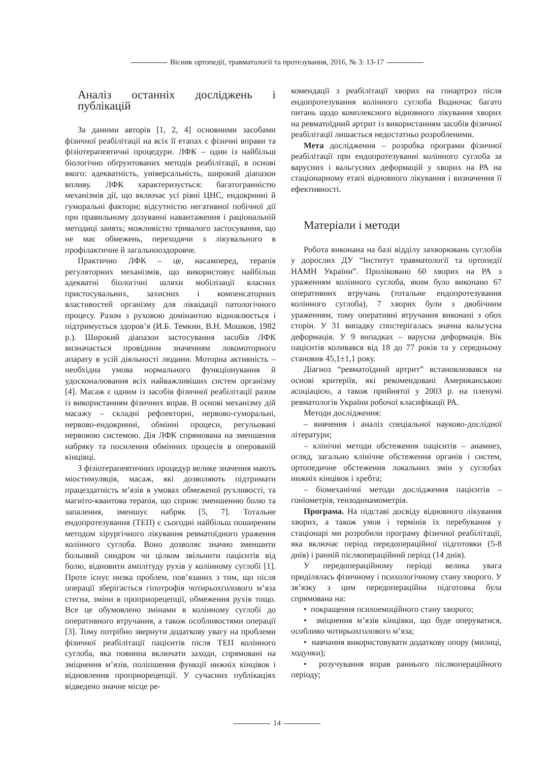Вісник ортопедії, травматології та протезування, 2016, № 3: 13-17
Аналіз останніх досліджень і публікацій
За даними авторів [1, 2, 4] основними засобами фізичної реабілітації на всіх її етапах є фізичні вправи та фізіотерапевтичні процедури. ЛФК – один із найбільш біологічно обґрунтованих методів реабілітації, в основі якого: адекватність, універсальність, широкий діапазон впливу. ЛФК характеризується: багатогранністю механізмів дії, що включає усі рівні ЦНС, ендокринні й гуморальні фактори; відсутністю негативної побічної дії при правильному дозуванні навантаження і раціональній методиці занять; можливістю тривалого застосування, що не має обмежень, переходячи з лікувального в профілактичне й загальнооздоровче.
Практично ЛФК – це, насамперед, терапія регуляторних механізмів, що використовує найбільш адекватні біологічні шляхи мобілізації власних пристосувальних, захисних і компенсаторних властивостей організму для ліквідації патологічного процесу. Разом з руховою домінантою відновлюється і підтримується здоров’я (И.Б. Темкин, В.Н. Мошков, 1982 р.). Широкий діапазон застосування засобів ЛФК визначається провідним значенням локомоторного апарату в усій діяльності людини. Моторна активність – необхідна умова нормального функціонування й удосконалювання всіх найважливіших систем організму [4]. Масаж є одним із засобів фізичної реабілітації разом із використанням фізичних вправ. В основі механізму дій масажу – складні рефлекторні, нервово-гуморальні, нервово-ендокринні, обмінні процеси, регульовані нервовою системою. Дія ЛФК спрямована на зменшення набряку та посилення обмінних процесів в оперованій кінцівці.
З фізіотерапевтичних процедур велике значення мають міостимуляція, масаж, які дозволяють підтримати працездатність м’язів в умовах обмеженої рухливості, та магніто-квантова терапія, що сприяє зменшенню болю та запалення, зменшує набряк [5, 7]. Тотальне ендопротезування (ТЕП) є сьогодні найбільш поширеним методом хірургічного лікування ревматоїдного ураження колінного суглоба. Воно дозволяє значно зменшити больовий синдром чи цілком звільнити пацієнтів від болю, відновити амплітуду рухів у колінному суглобі [1]. Проте існує низка проблем, пов’язаних з тим, що після операції зберігається гіпотрофія чотирьохголового м’яза стегна, зміни в проприорецепції, обмеження рухів тощо. Все це обумовлено змінами в колінному суглобі до оперативного втручання, а також особливостями операції [3]. Тому потрібно звернути додаткову увагу на проблеми фізичної реабілітації пацієнтів після ТЕП колінного суглоба, яка повинна включати заходи, спрямовані на зміцнення м’язів, поліпшення функції нижніх кінцівок і відновлення проприорецепції. У сучасних публікаціях відведено значне місце ре-
комендації з реабілітації хворих на гонартроз після ендопротезування колінного суглоба Водночас багато питань щодо комплексного відновного лікування хворих на ревматоїдний артрит із використанням засобів фізичної реабілітації лишається недостатньо розробленими.
Мета дослідження – розробка програми фізичної реабілітації при ендопротезуванні колінного суглоба за варусних і вальгусних деформацій у хворих на РА на стаціонарному етапі відновного лікування і визначення її ефективності.
Матеріали і методи
Робота виконана на базі відділу захворювань суглобів у дорослих ДУ “Інститут травматології та ортопедії НАМН України”. Проліковано 60 хворих на РА з ураженням колінного суглоба, яким було виконано 67 оперативних втручань (тотальне ендопротезування колінного суглоба), 7 хворих були з двобічним ураженням, тому оперативні втручання виконані з обох сторін. У 31 випадку спостерігалась значна вальгусна деформація. У 9 випадках – варусна деформація. Вік пацієнтів коливався від 18 до 77 років та у середньому становив 45,1±1,1 року.
Діагноз “ревматоїдний артрит” встановлювався на основі критеріїв, які рекомендовані Американською асоціацією, а також прийнятої у 2003 р. на пленумі ревматологів України робочої класифікації РА.
Методи дослідження:
– вивчення і аналіз спеціальної науково-дослідної літератури;
– клінічні методи обстеження пацієнтів – анамнез, огляд, загально клінічне обстеження органів і систем, ортопедичне обстеження локальних змін у суглобах нижніх кінцівок і хребта;
– біомеханічні методи дослідження пацієнтів – гоніометрія, тензодинамометрія.
Програма. На підставі досвіду відновного лікування хворих, а також умов і термінів їх перебування у стаціонарі ми розробили програму фізичної реабілітації, яка включає період передопераційної підготовки (5-8 днів) і ранній післяопераційний період (14 днів).
У передопераційному періоді велика увага приділялась фізичному і психологічному стану хворого. У зв’язку з цим передопераційна підготовка була спрямована на:
• покращення психоемоційного стану хворого;
• зміцнення м’язів кінцівки, що буде оперуватися, особливо чотирьохголового м’яза;
• навчання використовувати додаткову опору (милиці, ходунки);
• розучування вправ раннього післяопераційного періоду;
14